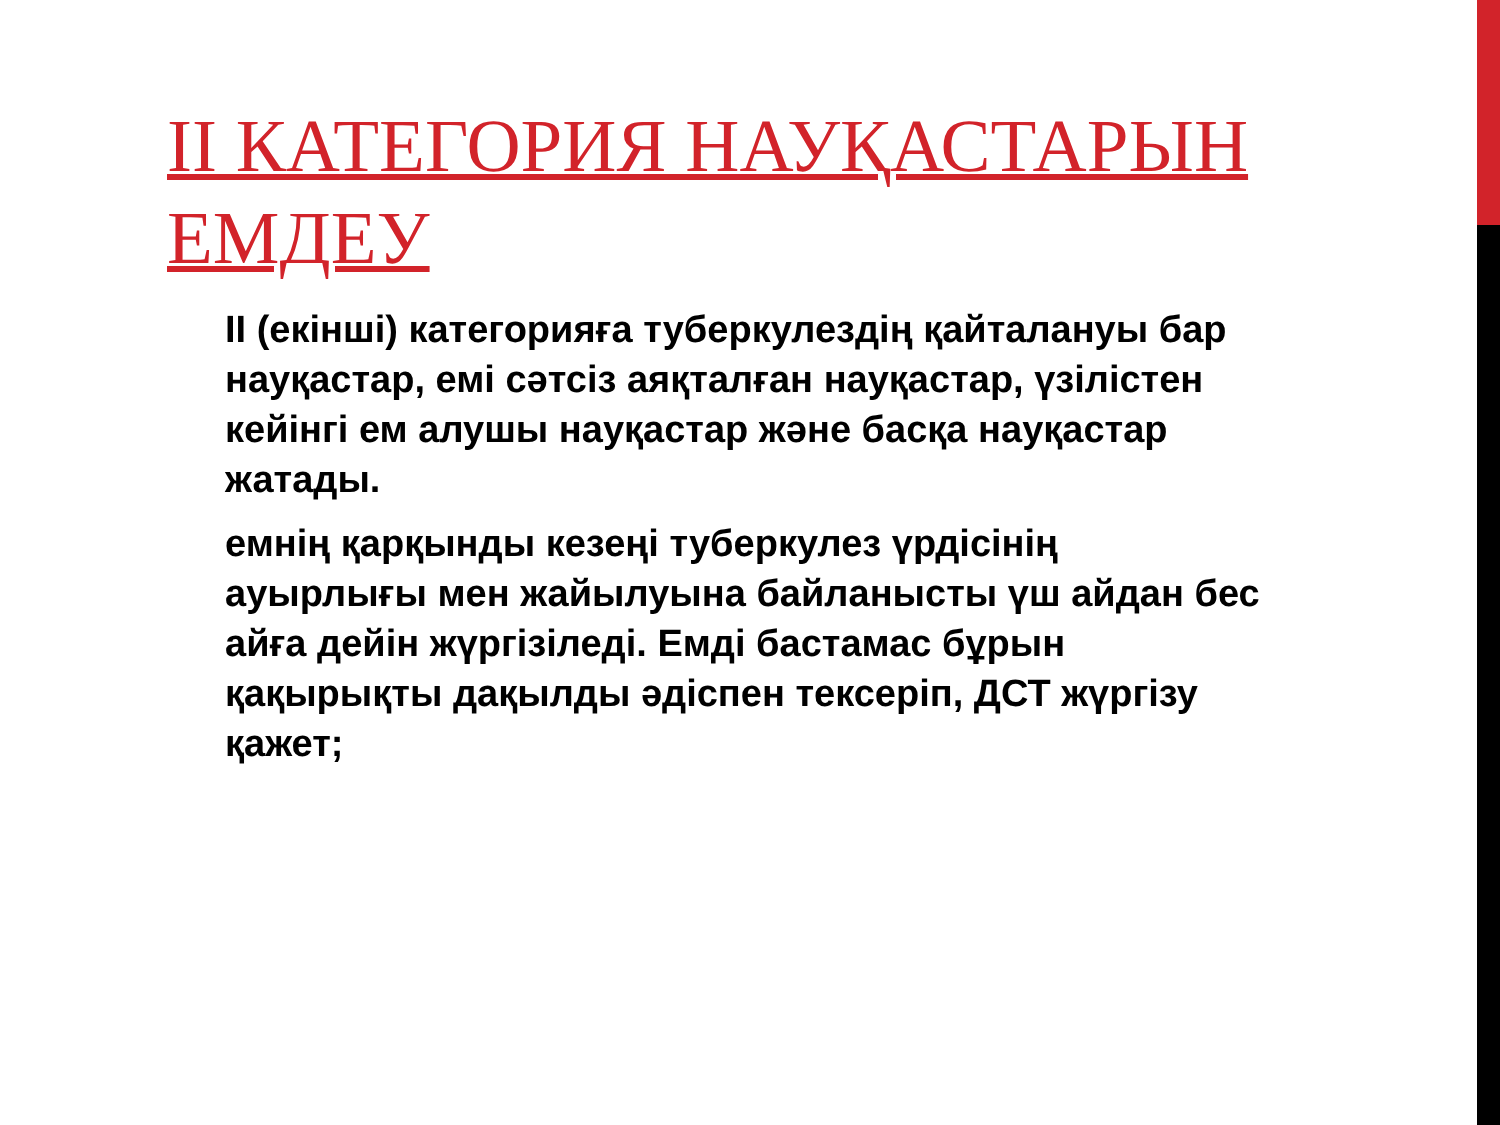II КАТЕГОРИЯ НАУҚАСТАРЫН ЕМДЕУ
II (екінші) категорияға туберкулездің қайталануы бар науқастар, емі сәтсіз аяқталған науқастар, үзілістен кейінгі ем алушы науқастар және басқа науқастар жатады.
емнің қарқынды кезеңі туберкулез үрдісінің ауырлығы мен жайылуына байланысты үш айдан бес айға дейін жүргізіледі. Емді бастамас бұрын қақырықты дақылды әдіспен тексеріп, ДСТ жүргізу қажет;